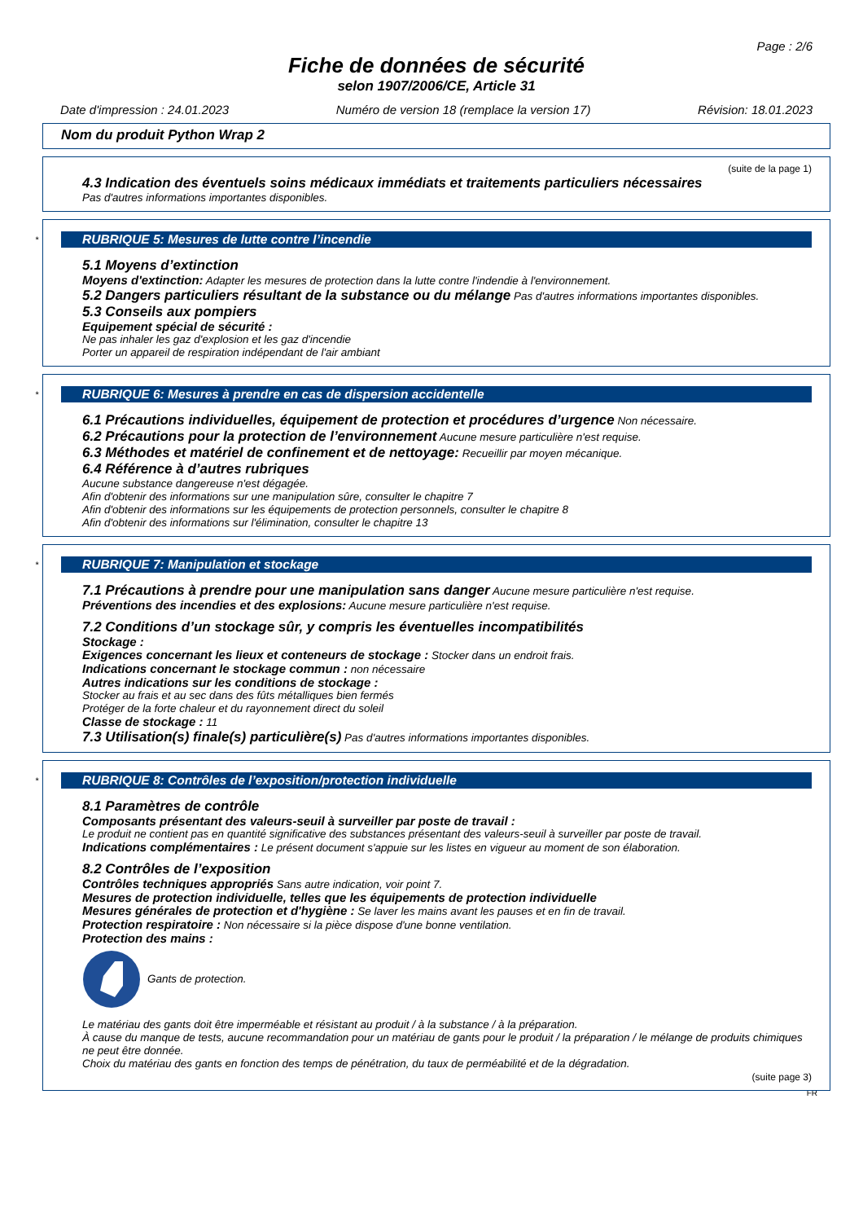Page : 2/6
Fiche de données de sécurité
selon 1907/2006/CE, Article 31
Date d'impression : 24.01.2023 Numéro de version 18 (remplace la version 17) Révision: 18.01.2023
Nom du produit Python Wrap 2
(suite de la page 1)
4.3 Indication des éventuels soins médicaux immédiats et traitements particuliers nécessaires
Pas d'autres informations importantes disponibles.
*
RUBRIQUE 5: Mesures de lutte contre l’incendie
5.1 Moyens d’extinction
Moyens d'extinction: Adapter les mesures de protection dans la lutte contre l'indendie à l'environnement.
5.2 Dangers particuliers résultant de la substance ou du mélange Pas d'autres informations importantes disponibles.
5.3 Conseils aux pompiers
Equipement spécial de sécurité :
Ne pas inhaler les gaz d'explosion et les gaz d'incendie
Porter un appareil de respiration indépendant de l'air ambiant
*
RUBRIQUE 6: Mesures à prendre en cas de dispersion accidentelle
6.1 Précautions individuelles, équipement de protection et procédures d’urgence Non nécessaire.
6.2 Précautions pour la protection de l’environnement Aucune mesure particulière n'est requise.
6.3 Méthodes et matériel de confinement et de nettoyage: Recueillir par moyen mécanique.
6.4 Référence à d’autres rubriques
Aucune substance dangereuse n'est dégagée.
Afin d'obtenir des informations sur une manipulation sûre, consulter le chapitre 7
Afin d'obtenir des informations sur les équipements de protection personnels, consulter le chapitre 8
Afin d'obtenir des informations sur l'élimination, consulter le chapitre 13
*
RUBRIQUE 7: Manipulation et stockage
7.1 Précautions à prendre pour une manipulation sans danger Aucune mesure particulière n'est requise.
Préventions des incendies et des explosions: Aucune mesure particulière n'est requise.
7.2 Conditions d’un stockage sûr, y compris les éventuelles incompatibilités
Stockage :
Exigences concernant les lieux et conteneurs de stockage : Stocker dans un endroit frais.
Indications concernant le stockage commun : non nécessaire
Autres indications sur les conditions de stockage :
Stocker au frais et au sec dans des fûts métalliques bien fermés
Protéger de la forte chaleur et du rayonnement direct du soleil
Classe de stockage : 11
7.3 Utilisation(s) finale(s) particulière(s) Pas d'autres informations importantes disponibles.
*
RUBRIQUE 8: Contrôles de l’exposition/protection individuelle
8.1 Paramètres de contrôle
Composants présentant des valeurs-seuil à surveiller par poste de travail :
Le produit ne contient pas en quantité significative des substances présentant des valeurs-seuil à surveiller par poste de travail.
Indications complémentaires : Le présent document s'appuie sur les listes en vigueur au moment de son élaboration.
8.2 Contrôles de l’exposition
Contrôles techniques appropriés Sans autre indication, voir point 7.
Mesures de protection individuelle, telles que les équipements de protection individuelle
Mesures générales de protection et d'hygiène : Se laver les mains avant les pauses et en fin de travail.
Protection respiratoire : Non nécessaire si la pièce dispose d'une bonne ventilation.
Protection des mains :
Gants de protection.
Le matériau des gants doit être imperméable et résistant au produit / à la substance / à la préparation.
À cause du manque de tests, aucune recommandation pour un matériau de gants pour le produit / la préparation / le mélange de produits chimiques ne peut être donnée.
Choix du matériau des gants en fonction des temps de pénétration, du taux de perméabilité et de la dégradation.
(suite page 3)
FR